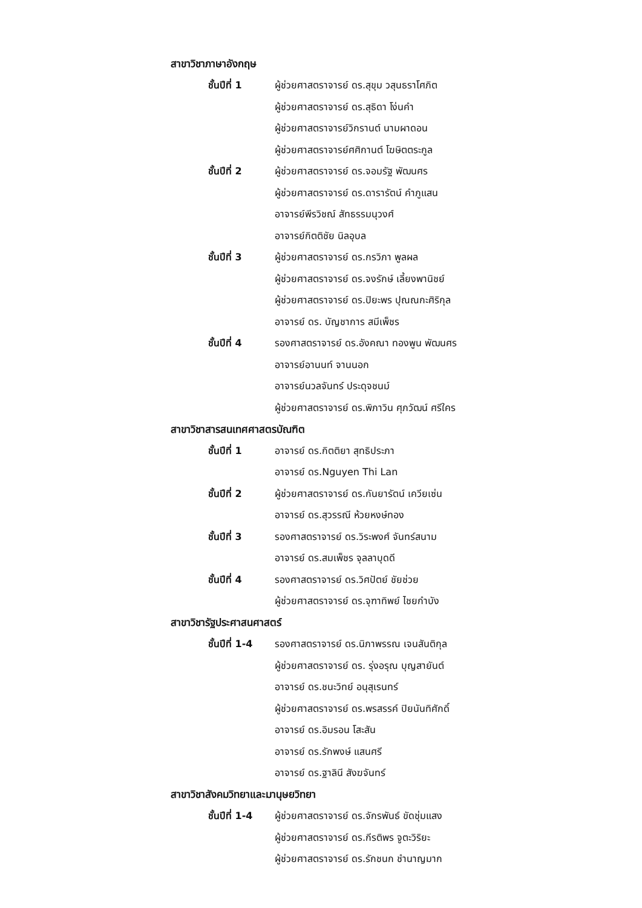สาขาวิชาภาษาอังกฤษ
| ชั้นปีที่ 1 | ผู้ช่วยศาสตราจารย์ ดร.สุขุม วสุนธราโศภิต |
| | ผู้ช่วยศาสตราจารย์ ดร.สุธิดา โง่นคำ |
| | ผู้ช่วยศาสตราจารย์วิกรานต์ นามผาดอน |
| | ผู้ช่วยศาสตราจารย์ศศิกานต์ โฆษิตตระกูล |
| ชั้นปีที่ 2 | ผู้ช่วยศาสตราจารย์ ดร.จอมรัฐ พัฒนศร |
| | ผู้ช่วยศาสตราจารย์ ดร.ดารารัตน์ คำภูแสน |
| | อาจารย์พีรวิชณ์ สัทธรรมนุวงศ์ |
| | อาจารย์กิตติชัย นิลอุบล |
| ชั้นปีที่ 3 | ผู้ช่วยศาสตราจารย์ ดร.กรวิภา พูลผล |
| | ผู้ช่วยศาสตราจารย์ ดร.จงรักษ์ เลี้ยงพานิชย์ |
| | ผู้ช่วยศาสตราจารย์ ดร.ปิยะพร ปุณณกะศิริกุล |
| | อาจารย์ ดร. บัญชาการ สมีเพ็ชร |
| ชั้นปีที่ 4 | รองศาสตราจารย์ ดร.อังคณา ทองพูน พัฒนศร |
| | อาจารย์อานนท์ จานนอก |
| | อาจารย์นวลจันทร์ ประดุจชนม์ |
| | ผู้ช่วยศาสตราจารย์ ดร.พิภาวิน ศุภวัฒน์ ศรีใคร |
สาขาวิชาสารสนเทศศาสตรบัณฑิต
| ชั้นปีที่ 1 | อาจารย์ ดร.กิตติยา สุทธิประภา |
| | อาจารย์ ดร.Nguyen Thi Lan |
| ชั้นปีที่ 2 | ผู้ช่วยศาสตราจารย์ ดร.กันยารัตน์ เควียเซ่น |
| | อาจารย์ ดร.สุวรรณี ห้วยหงษ์ทอง |
| ชั้นปีที่ 3 | รองศาสตราจารย์ ดร.วิระพงศ์ จันทร์สนาม |
| | อาจารย์ ดร.สมเพ็ชร จุลลาบุดดี |
| ชั้นปีที่ 4 | รองศาสตราจารย์ ดร.วิศปัตย์ ชัยช่วย |
| | ผู้ช่วยศาสตราจารย์ ดร.จุฑาทิพย์ ไชยกำบัง |
สาขาวิชารัฐประศาสนศาสตร์
| ชั้นปีที่ 1-4 | รองศาสตราจารย์ ดร.นิภาพรรณ เจนสันติกุล |
| | ผู้ช่วยศาสตราจารย์ ดร. รุ่งอรุณ บุญสายันต์ |
| | อาจารย์ ดร.ชนะวิทย์ อนุสุเรนทร์ |
| | ผู้ช่วยศาสตราจารย์ ดร.พรสรรค์ ปิยนันทิศักดิ์ |
| | อาจารย์ ดร.อิมรอน โสะสัน |
| | อาจารย์ ดร.รักพงษ์ แสนศรี |
| | อาจารย์ ดร.ฐาลินี สังฆจันทร์ |
สาขาวิชาสังคมวิทยาและมานุษยวิทยา
| ชั้นปีที่ 1-4 | ผู้ช่วยศาสตราจารย์ ดร.จักรพันธ์ ขัดชุ่มแสง |
| | ผู้ช่วยศาสตราจารย์ ดร.กีรติพร จูตะวิริยะ |
| | ผู้ช่วยศาสตราจารย์ ดร.รักชนก ชำนาญมาก |